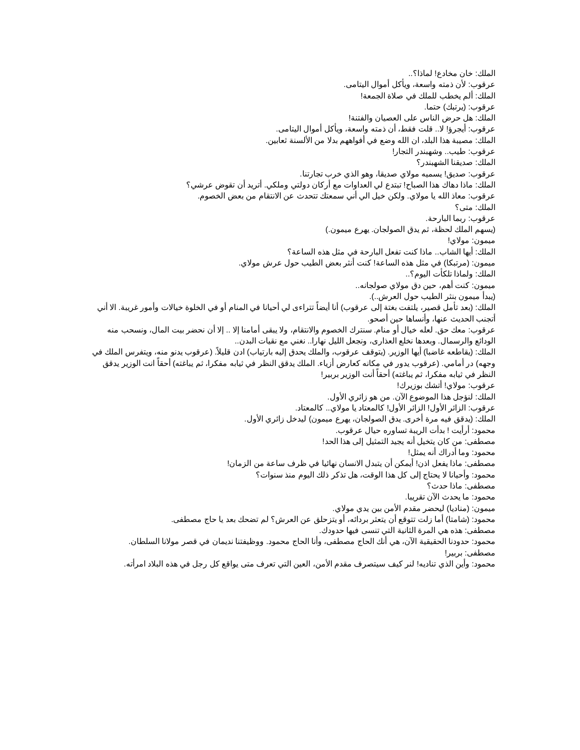الملك: خان مخادع! لماذا؟..
عرقوب: لأن ذمته واسعة، ويأكل أموال اليتامى.
الملك: ألم يخطب للملك في صلاة الجمعة!
عرقوب: (يرتبك) حتما.
الملك: هل حرض الناس على العصيان والفتنة!
عرقوب: أيجرؤ! لا.. قلت فقط، أن ذمته واسعة، ويأكل أموال اليتامى.
الملك: مصيبة هذا البلد، ان الله وضع في أفواههم بدلا من الألسنة ثعابين.
عرقوب: طيب.. وشهبندر التجار!
الملك: صديقنا الشهبندر؟
عرقوب: صديق! يسميه مولاي صديقا، وهو الذي خرب تجارتنا.
الملك: ماذا دهاك هذا الصباح! تبتدع لي العداوات مع أركان دولتي وملكي. أتريد أن تقوض عرشي؟
عرقوب: معاذ الله يا مولاي. ولكن خيل الي أني سمعتك تتحدث عن الانتقام من بعض الخصوم.
الملك: متى؟
عرقوب: ربما البارحة.
(يسهم الملك لحظة، ثم يدق الصولجان. يهرع ميمون.)
ميمون: مولاي!
الملك: أيها الشاب.. ماذا كنت تفعل البارحة في مثل هذه الساعة؟
ميمون: (مرتبكا) في مثل هذه الساعة! كنت أنثر بعض الطيب حول عرش مولاي.
الملك: ولماذا تلكأت اليوم؟..
ميمون: كنت أهم، حين دق مولاي صولجانه..
(يبدأ ميمون بنثر الطيب حول العرش..).
الملك: (بعد تأمل قصير، يلتفت بغتة إلى عرقوب) أنا أيضاً تتراءى لي أحيانا في المنام أو في الخلوة خيالات وأمور غريبة. الا أني أتجنب الحديث عنها، وأنساها حين أصحو.
عرقوب: معك حق. لعله خيال أو منام. سنترك الخصوم والانتقام، ولا يبقى أمامنا إلا .. إلا أن نحضر بيت المال، ونسحب منه الودائع والرسمال. وبعدها نخلع العذارى، ونجعل الليل نهارا.. نغني مع نقيات البدن..
الملك: (يقاطعه غاضبا) أيها الوزير. (يتوقف عرقوب، والملك يحدق إليه بارتياب) ادن قليلاً. (عرقوب يدنو منه، ويتفرس الملك في وجهه) در أمامي. (عرقوب يدور في مكانه كعارض أزياء. الملك يدقق النظر في ثيابه مفكرا، ثم يباغته) أحقاً انت الوزير يدقق النظر في ثيابه مفكرا، ثم يباغته) أحقاً أنت الوزير بربير!
عرقوب: مولاي! أتشك بوزيرك!
الملك: لنؤجل هذا الموضوع الآن. من هو زائري الأول.
عرقوب: الزائر الأول! الزائر الأول! كالمعتاد يا مولاي.. كالمعتاد.
الملك: (يدقق فيه مرة أخرى. يدق الصولجان، يهرع ميمون) ليدخل زائري الأول.
محمود: أرأيت ! بدأت الريبة تساوره حيال عرقوب.
مصطفى: من كان يتخيل أنه يجيد التمثيل إلى هذا الحد!
محمود: وما أدراك أنه يمثل!
مصطفى: ماذا يفعل اذن! أيمكن أن يتبدل الانسان نهائيا في ظرف ساعة من الزمان!
محمود: وأحيانا لا يحتاج إلى كل هذا الوقت، هل تذكر ذلك اليوم منذ سنوات؟
مصطفى: ماذا حدث؟
محمود: ما يحدث الآن تقريبا.
ميمون: (مناديا) ليحضر مقدم الأمن بين يدي مولاي.
محمود: (شامتا) أما زلت تتوقع أن يتعثر بردائه، أو يتزحلق عن العرش؟ لم تضحك بعد يا حاج مصطفى.
مصطفى: هذه هي المرة الثانية التي تنسى فيها حدودك.
محمود: حدودنا الحقيقية الآن، هي أنك الحاج مصطفى، وأنا الحاج محمود. ووظيفتنا نديمان في قصر مولانا السلطان.
مصطفى: بربير!
محمود: وأين الذي تناديه! لنر كيف سيتصرف مقدم الأمن، العين التي تعرف متى يواقع كل رجل في هذه البلاد امرأته.